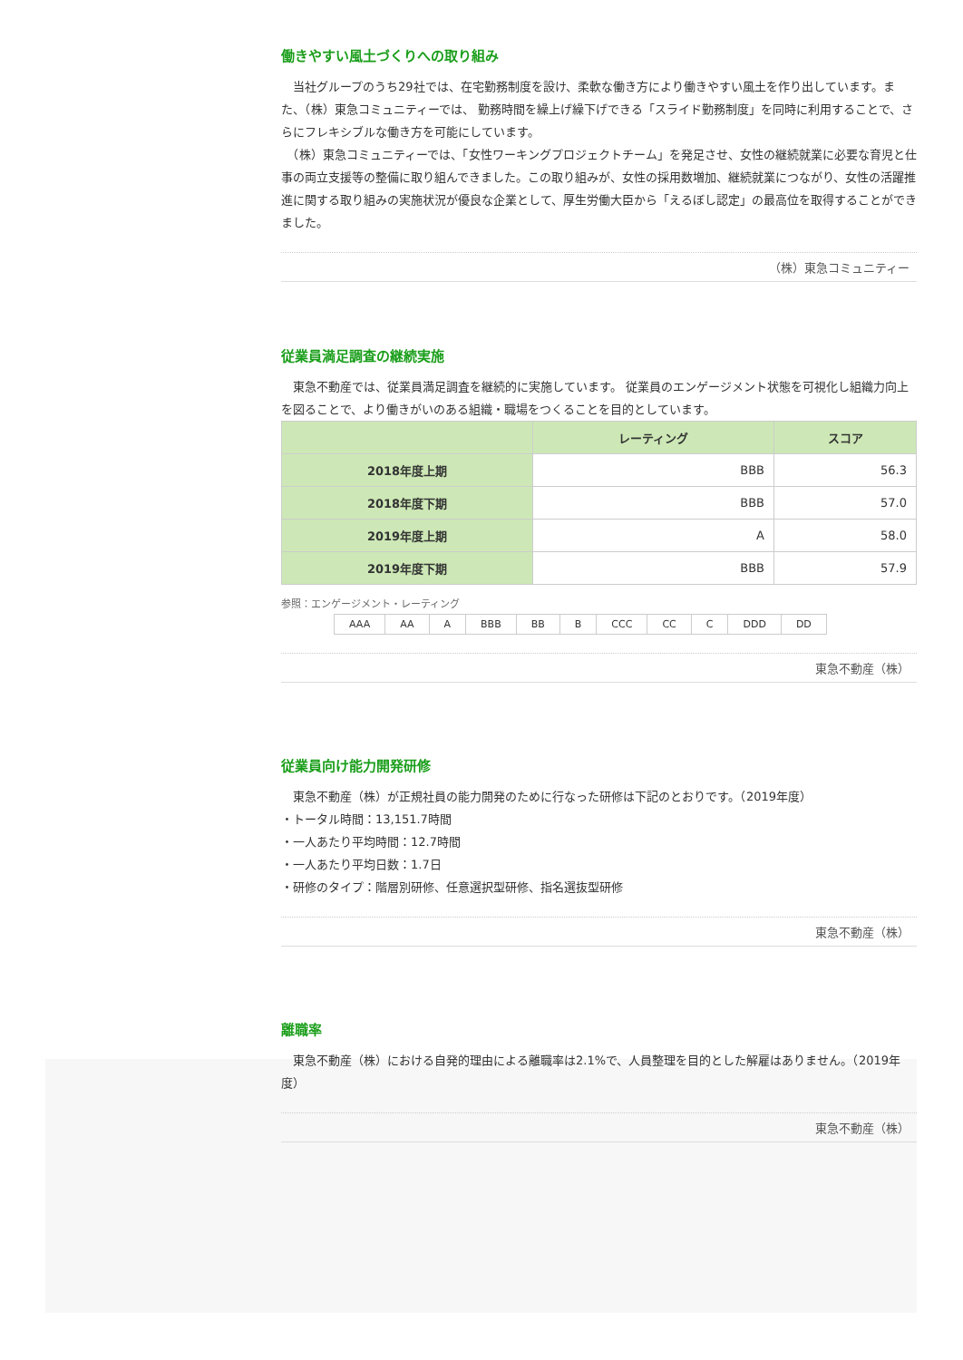働きやすい風土づくりへの取り組み
　当社グループのうち29社では、在宅勤務制度を設け、柔軟な働き方により働きやすい風土を作り出しています。また、（株）東急コミュニティーでは、 勤務時間を繰上げ繰下げできる「スライド勤務制度」を同時に利用することで、さらにフレキシブルな働き方を可能にしています。
　（株）東急コミュニティーでは、「女性ワーキングプロジェクトチーム」を発足させ、女性の継続就業に必要な育児と仕事の両立支援等の整備に取り組んできました。この取り組みが、女性の採用数増加、継続就業につながり、女性の活躍推進に関する取り組みの実施状況が優良な企業として、厚生労働大臣から「えるぼし認定」の最高位を取得することができました。
（株）東急コミュニティー
従業員満足調査の継続実施
　東急不動産では、従業員満足調査を継続的に実施しています。 従業員のエンゲージメント状態を可視化し組織力向上を図ることで、より働きがいのある組織・職場をつくることを目的としています。
| | レーティング | スコア |
| --- | --- | --- |
| 2018年度上期 | BBB | 56.3 |
| 2018年度下期 | BBB | 57.0 |
| 2019年度上期 | A | 58.0 |
| 2019年度下期 | BBB | 57.9 |
参照：エンゲージメント・レーティング
| AAA | AA | A | BBB | BB | B | CCC | CC | C | DDD | DD |
東急不動産（株）
従業員向け能力開発研修
　東急不動産（株）が正規社員の能力開発のために行なった研修は下記のとおりです。（2019年度）
・トータル時間：13,151.7時間
・一人あたり平均時間：12.7時間
・一人あたり平均日数：1.7日
・研修のタイプ：階層別研修、任意選択型研修、指名選抜型研修
東急不動産（株）
離職率
　東急不動産（株）における自発的理由による離職率は2.1%で、人員整理を目的とした解雇はありません。（2019年度）
東急不動産（株）